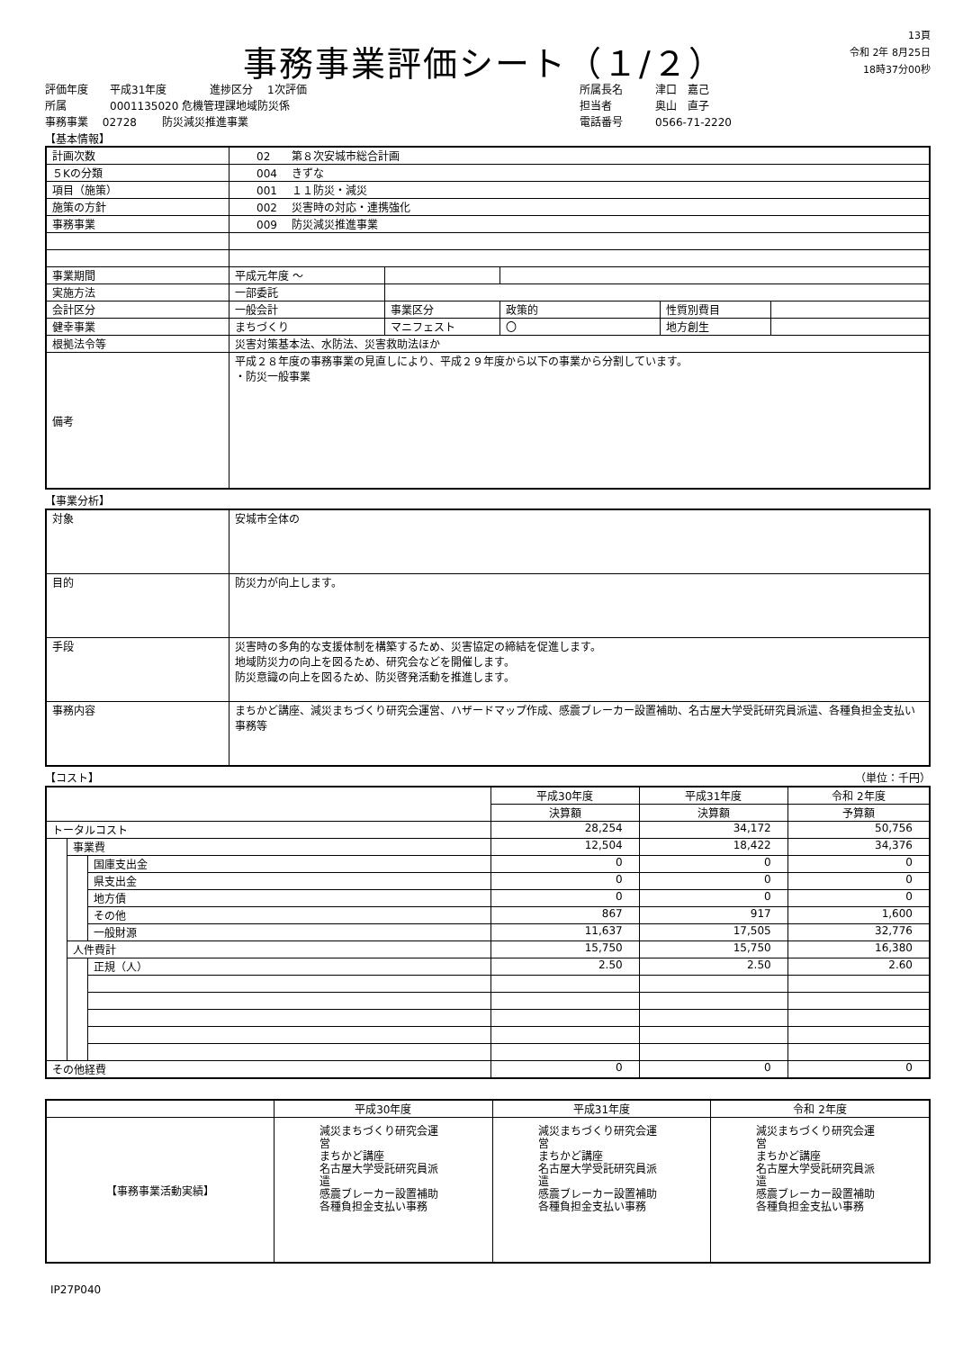事務事業評価シート（１/２）
13頁
令和 2年 8月25日
18時37分00秒
評価年度　　平成31年度　　　　進捗区分　 1次評価
所属　　　　0001135020 危機管理課地域防災係
事務事業　 02728　　 防災減災推進事業
所属長名　　　津口　嘉己
担当者　　　　奥山　直子
電話番号　　　0566-71-2220
【基本情報】
| 計画次数 | 02 第８次安城市総合計画 | | | | |
| ５Kの分類 | 004 きずな | | | | |
| 項目（施策） | 001 １１防災・減災 | | | | |
| 施策の方針 | 002 災害時の対応・連携強化 | | | | |
| 事務事業 | 009 防災減災推進事業 | | | | |
| 事業期間 | 平成元年度 ～ | | | | |
| 実施方法 | 一部委託 | | | | |
| 会計区分 | 一般会計 | 事業区分 | 政策的 | 性質別費目 | |
| 健幸事業 | まちづくり | マニフェスト | 〇 | 地方創生 | |
| 根拠法令等 | 災害対策基本法、水防法、災害救助法ほか | | | | |
| 備考 | 平成２８年度の事務事業の見直しにより、平成２９年度から以下の事業から分割しています。 ・防災一般事業 | | | | |
【事業分析】
| 対象 | 安城市全体の |
| 目的 | 防災力が向上します。 |
| 手段 | 災害時の多角的な支援体制を構築するため、災害協定の締結を促進します。 地域防災力の向上を図るため、研究会などを開催します。 防災意識の向上を図るため、防災啓発活動を推進します。 |
| 事務内容 | まちかど講座、減災まちづくり研究会運営、ハザードマップ作成、感震ブレーカー設置補助、名古屋大学受託研究員派遣、各種負担金支払い事務等 |
【コスト】 （単位：千円）
| | | | 平成30年度 | 平成31年度 | 令和 2年度 |
| --- | --- | --- | --- | --- | --- |
| | | | 決算額 | 決算額 | 予算額 |
| トータルコスト | | | 28,254 | 34,172 | 50,756 |
| | 事業費 | | 12,504 | 18,422 | 34,376 |
| | | 国庫支出金 | 0 | 0 | 0 |
| | | 県支出金 | 0 | 0 | 0 |
| | | 地方債 | 0 | 0 | 0 |
| | | その他 | 867 | 917 | 1,600 |
| | | 一般財源 | 11,637 | 17,505 | 32,776 |
| | 人件費計 | | 15,750 | 15,750 | 16,380 |
| | | 正規（人） | 2.50 | 2.50 | 2.60 |
| その他経費 | | | 0 | 0 | 0 |
| | 平成30年度 | 平成31年度 | 令和 2年度 |
| --- | --- | --- | --- |
| 【事務事業活動実績】 | 減災まちづくり研究会運営 まちかど講座 名古屋大学受託研究員派遣 感震ブレーカー設置補助 各種負担金支払い事務 | 減災まちづくり研究会運営 まちかど講座 名古屋大学受託研究員派遣 感震ブレーカー設置補助 各種負担金支払い事務 | 減災まちづくり研究会運営 まちかど講座 名古屋大学受託研究員派遣 感震ブレーカー設置補助 各種負担金支払い事務 |
IP27P040